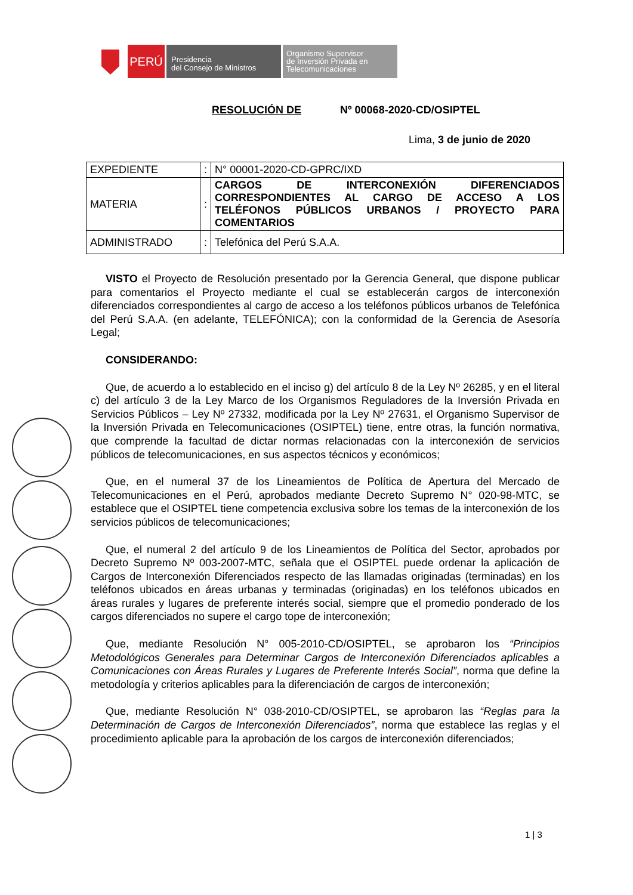PERÚ
Presidencia
del Consejo de Ministros
Organismo Supervisor
de Inversión Privada en
Telecomunicaciones
RESOLUCIÓN DE Nº 00068-2020-CD/OSIPTEL
Lima, 3 de junio de 2020
| EXPEDIENTE | : | N° 00001-2020-CD-GPRC/IXD |
| MATERIA | : | CARGOS DE INTERCONEXIÓN DIFERENCIADOS CORRESPONDIENTES AL CARGO DE ACCESO A LOS TELÉFONOS PÚBLICOS URBANOS / PROYECTO PARA COMENTARIOS |
| ADMINISTRADO | : | Telefónica del Perú S.A.A. |
VISTO el Proyecto de Resolución presentado por la Gerencia General, que dispone publicar para comentarios el Proyecto mediante el cual se establecerán cargos de interconexión diferenciados correspondientes al cargo de acceso a los teléfonos públicos urbanos de Telefónica del Perú S.A.A. (en adelante, TELEFÓNICA); con la conformidad de la Gerencia de Asesoría Legal;
CONSIDERANDO:
Que, de acuerdo a lo establecido en el inciso g) del artículo 8 de la Ley Nº 26285, y en el literal c) del artículo 3 de la Ley Marco de los Organismos Reguladores de la Inversión Privada en Servicios Públicos – Ley Nº 27332, modificada por la Ley Nº 27631, el Organismo Supervisor de la Inversión Privada en Telecomunicaciones (OSIPTEL) tiene, entre otras, la función normativa, que comprende la facultad de dictar normas relacionadas con la interconexión de servicios públicos de telecomunicaciones, en sus aspectos técnicos y económicos;
Que, en el numeral 37 de los Lineamientos de Política de Apertura del Mercado de Telecomunicaciones en el Perú, aprobados mediante Decreto Supremo N° 020-98-MTC, se establece que el OSIPTEL tiene competencia exclusiva sobre los temas de la interconexión de los servicios públicos de telecomunicaciones;
Que, el numeral 2 del artículo 9 de los Lineamientos de Política del Sector, aprobados por Decreto Supremo Nº 003-2007-MTC, señala que el OSIPTEL puede ordenar la aplicación de Cargos de Interconexión Diferenciados respecto de las llamadas originadas (terminadas) en los teléfonos ubicados en áreas urbanas y terminadas (originadas) en los teléfonos ubicados en áreas rurales y lugares de preferente interés social, siempre que el promedio ponderado de los cargos diferenciados no supere el cargo tope de interconexión;
Que, mediante Resolución N° 005-2010-CD/OSIPTEL, se aprobaron los “Principios Metodológicos Generales para Determinar Cargos de Interconexión Diferenciados aplicables a Comunicaciones con Áreas Rurales y Lugares de Preferente Interés Social”, norma que define la metodología y criterios aplicables para la diferenciación de cargos de interconexión;
Que, mediante Resolución N° 038-2010-CD/OSIPTEL, se aprobaron las “Reglas para la Determinación de Cargos de Interconexión Diferenciados”, norma que establece las reglas y el procedimiento aplicable para la aprobación de los cargos de interconexión diferenciados;
1 | 3